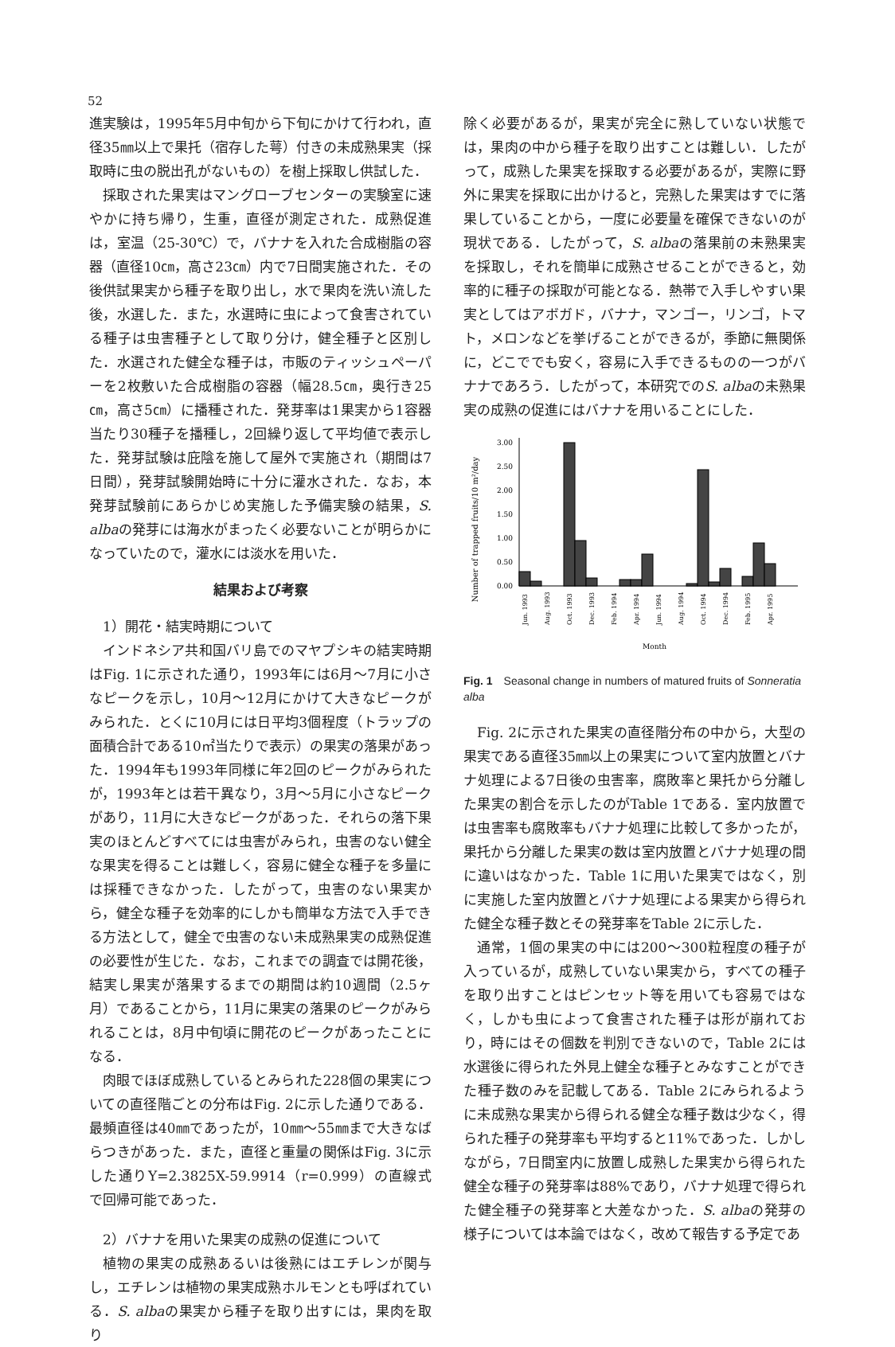52
進実験は，1995年5月中旬から下旬にかけて行われ，直径35㎜以上で果托（宿存した萼）付きの未成熟果実（採取時に虫の脱出孔がないもの）を樹上採取し供試した．
採取された果実はマングローブセンターの実験室に速やかに持ち帰り，生重，直径が測定された．成熟促進は，室温（25-30℃）で，バナナを入れた合成樹脂の容器（直径10㎝，高さ23㎝）内で7日間実施された．その後供試果実から種子を取り出し，水で果肉を洗い流した後，水選した．また，水選時に虫によって食害されている種子は虫害種子として取り分け，健全種子と区別した．水選された健全な種子は，市販のティッシュペーパーを2枚敷いた合成樹脂の容器（幅28.5㎝，奥行き25㎝，高さ5㎝）に播種された．発芽率は1果実から1容器当たり30種子を播種し，2回繰り返して平均値で表示した．発芽試験は庇陰を施して屋外で実施され（期間は7日間），発芽試験開始時に十分に灌水された．なお，本発芽試験前にあらかじめ実施した予備実験の結果，S. albaの発芽には海水がまったく必要ないことが明らかになっていたので，灌水には淡水を用いた．
結果および考察
1）開花・結実時期について
インドネシア共和国バリ島でのマヤプシキの結実時期はFig. 1に示された通り，1993年には6月～7月に小さなピークを示し，10月～12月にかけて大きなピークがみられた．とくに10月には日平均3個程度（トラップの面積合計である10㎡当たりで表示）の果実の落果があった．1994年も1993年同様に年2回のピークがみられたが，1993年とは若干異なり，3月～5月に小さなピークがあり，11月に大きなピークがあった．それらの落下果実のほとんどすべてには虫害がみられ，虫害のない健全な果実を得ることは難しく，容易に健全な種子を多量には採種できなかった．したがって，虫害のない果実から，健全な種子を効率的にしかも簡単な方法で入手できる方法として，健全で虫害のない未成熟果実の成熟促進の必要性が生じた．なお，これまでの調査では開花後，結実し果実が落果するまでの期間は約10週間（2.5ヶ月）であることから，11月に果実の落果のピークがみられることは，8月中旬頃に開花のピークがあったことになる．
肉眼でほぼ成熟しているとみられた228個の果実についての直径階ごとの分布はFig. 2に示した通りである．最頻直径は40㎜であったが，10㎜～55㎜まで大きなばらつきがあった．また，直径と重量の関係はFig. 3に示した通りY=2.3825X-59.9914（r=0.999）の直線式で回帰可能であった．
2）バナナを用いた果実の成熟の促進について
植物の果実の成熟あるいは後熟にはエチレンが関与し，エチレンは植物の果実成熟ホルモンとも呼ばれている．S. albaの果実から種子を取り出すには，果肉を取り
除く必要があるが，果実が完全に熟していない状態では，果肉の中から種子を取り出すことは難しい．したがって，成熟した果実を採取する必要があるが，実際に野外に果実を採取に出かけると，完熟した果実はすでに落果していることから，一度に必要量を確保できないのが現状である．したがって，S. albaの落果前の未熟果実を採取し，それを簡単に成熟させることができると，効率的に種子の採取が可能となる．熱帯で入手しやすい果実としてはアボガド，バナナ，マンゴー，リンゴ，トマト，メロンなどを挙げることができるが，季節に無関係に，どこででも安く，容易に入手できるものの一つがバナナであろう．したがって，本研究でのS. albaの未熟果実の成熟の促進にはバナナを用いることにした．
Number of trapped fruits/10 m²/day
3.00
2.50
2.00
1.50
1.00
0.50
0.00
Jun. 1993
Aug. 1993
Oct. 1993
Dec. 1993
Feb. 1994
Apr. 1994
Jun. 1994
Aug. 1994
Oct. 1994
Dec. 1994
Feb. 1995
Apr. 1995
Month
Fig. 1　Seasonal change in numbers of matured fruits of Sonneratia alba
Fig. 2に示された果実の直径階分布の中から，大型の果実である直径35㎜以上の果実について室内放置とバナナ処理による7日後の虫害率，腐敗率と果托から分離した果実の割合を示したのがTable 1である．室内放置では虫害率も腐敗率もバナナ処理に比較して多かったが，果托から分離した果実の数は室内放置とバナナ処理の間に違いはなかった．Table 1に用いた果実ではなく，別に実施した室内放置とバナナ処理による果実から得られた健全な種子数とその発芽率をTable 2に示した．
通常，1個の果実の中には200～300粒程度の種子が入っているが，成熟していない果実から，すべての種子を取り出すことはピンセット等を用いても容易ではなく，しかも虫によって食害された種子は形が崩れており，時にはその個数を判別できないので，Table 2には水選後に得られた外見上健全な種子とみなすことができた種子数のみを記載してある．Table 2にみられるように未成熟な果実から得られる健全な種子数は少なく，得られた種子の発芽率も平均すると11%であった．しかしながら，7日間室内に放置し成熟した果実から得られた健全な種子の発芽率は88%であり，バナナ処理で得られた健全種子の発芽率と大差なかった．S. albaの発芽の様子については本論ではなく，改めて報告する予定であ